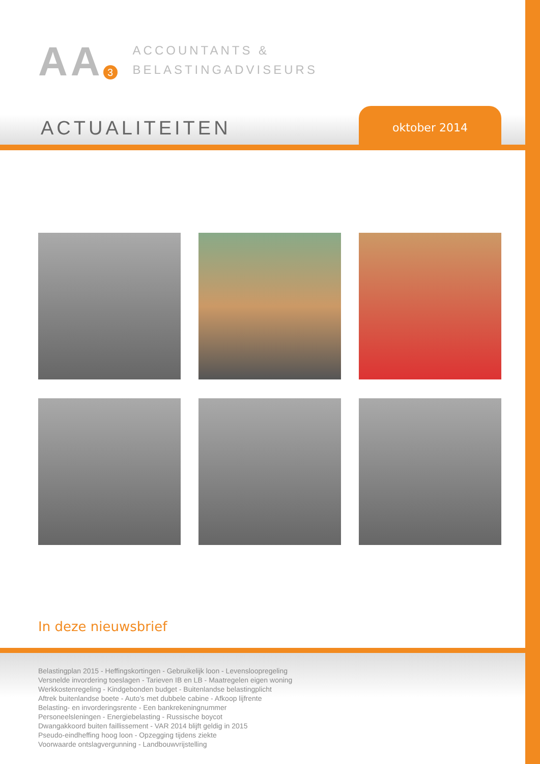AA 3
ACCOUNTANTS &
BELASTINGADVISEURS
ACTUALITEITEN
oktober 2014
In deze nieuwsbrief
Belastingplan 2015 - Heffingskortingen - Gebruikelijk loon - Levensloopregeling
Versnelde invordering toeslagen - Tarieven IB en LB - Maatregelen eigen woning
Werkkostenregeling - Kindgebonden budget - Buitenlandse belastingplicht
Aftrek buitenlandse boete - Auto’s met dubbele cabine - Afkoop lijfrente
Belasting- en invorderingsrente - Een bankrekeningnummer
Personeelsleningen - Energiebelasting - Russische boycot
Dwangakkoord buiten faillissement - VAR 2014 blijft geldig in 2015
Pseudo-eindheffing hoog loon - Opzegging tijdens ziekte
Voorwaarde ontslagvergunning - Landbouwvrijstelling